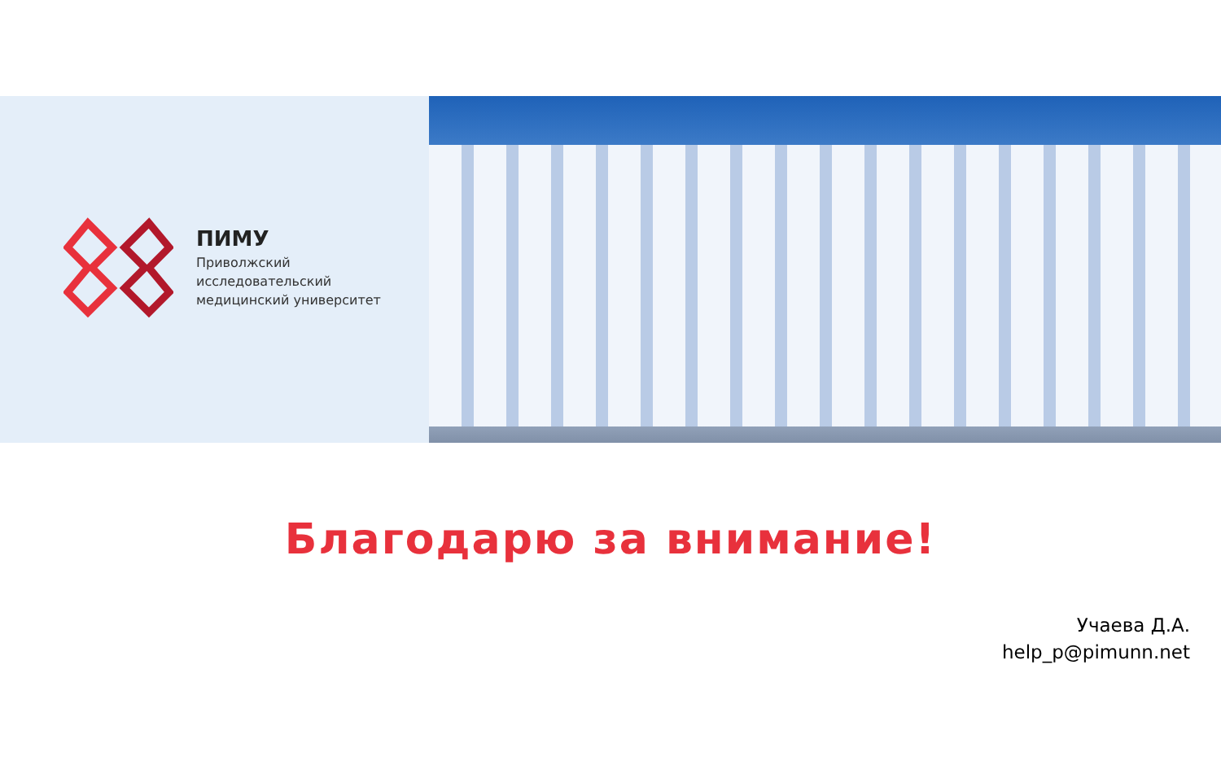ПИМУ
Приволжский
исследовательский
медицинский университет
Благодарю за внимание!
Учаева Д.А.
help_p@pimunn.net